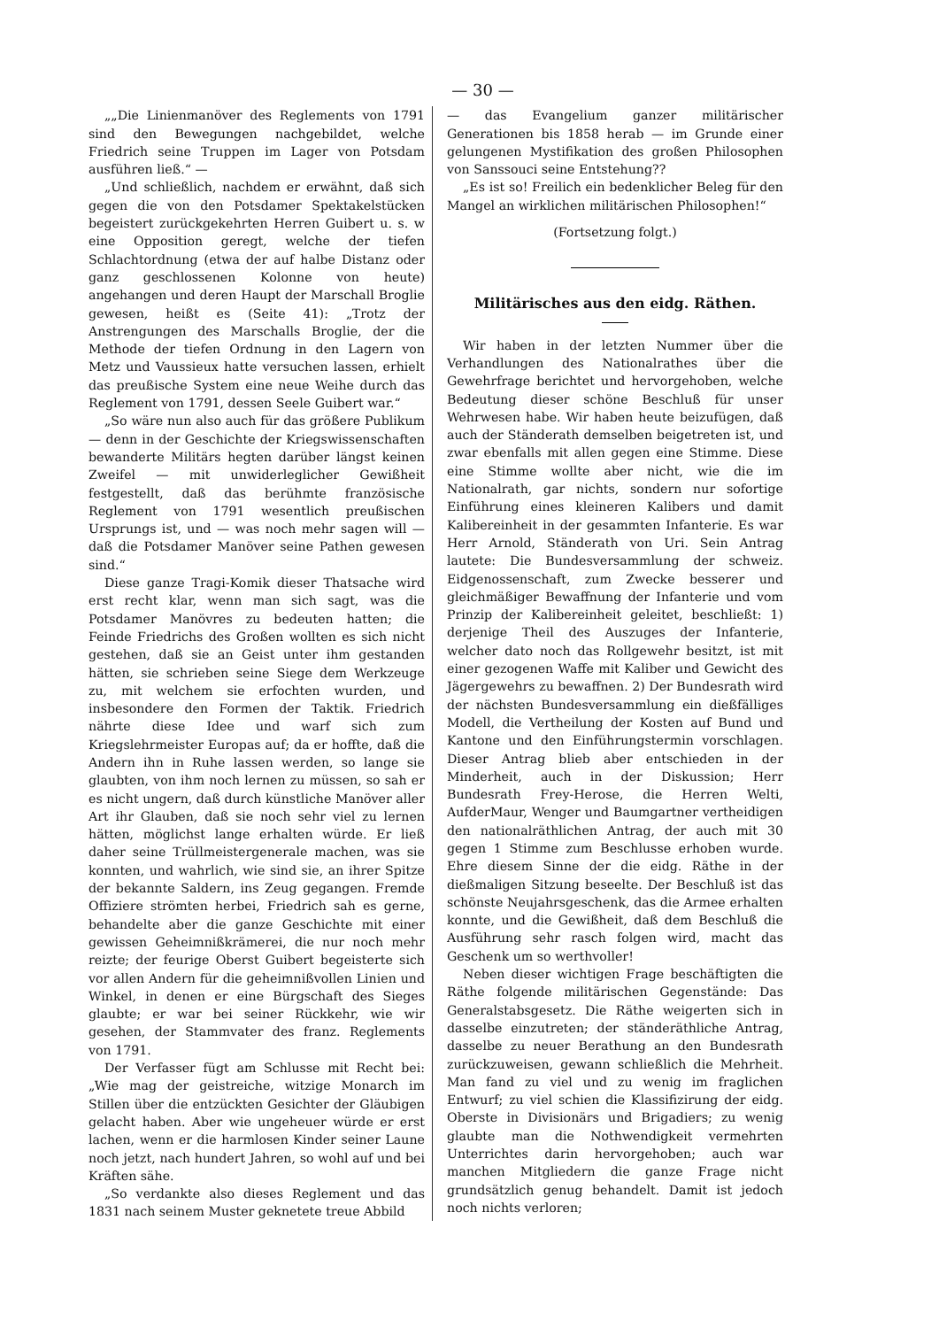— 30 —
„„Die Linienmanöver des Reglements von 1791 sind den Bewegungen nachgebildet, welche Friedrich seine Truppen im Lager von Potsdam ausführen ließ.“ —
„Und schließlich, nachdem er erwähnt, daß sich gegen die von den Potsdamer Spektakelstücken begeistert zurückgekehrten Herren Guibert u. s. w eine Opposition geregt, welche der tiefen Schlachtordnung (etwa der auf halbe Distanz oder ganz geschlossenen Kolonne von heute) angehangen und deren Haupt der Marschall Broglie gewesen, heißt es (Seite 41): „Trotz der Anstrengungen des Marschalls Broglie, der die Methode der tiefen Ordnung in den Lagern von Metz und Vaussieux hatte versuchen lassen, erhielt das preußische System eine neue Weihe durch das Reglement von 1791, dessen Seele Guibert war.“
„So wäre nun also auch für das größere Publikum — denn in der Geschichte der Kriegswissenschaften bewanderte Militärs hegten darüber längst keinen Zweifel — mit unwiderleglicher Gewißheit festgestellt, daß das berühmte französische Reglement von 1791 wesentlich preußischen Ursprungs ist, und — was noch mehr sagen will — daß die Potsdamer Manöver seine Pathen gewesen sind.“
Diese ganze Tragi-Komik dieser Thatsache wird erst recht klar, wenn man sich sagt, was die Potsdamer Manövres zu bedeuten hatten; die Feinde Friedrichs des Großen wollten es sich nicht gestehen, daß sie an Geist unter ihm gestanden hätten, sie schrieben seine Siege dem Werkzeuge zu, mit welchem sie erfochten wurden, und insbesondere den Formen der Taktik. Friedrich nährte diese Idee und warf sich zum Kriegslehrmeister Europas auf; da er hoffte, daß die Andern ihn in Ruhe lassen werden, so lange sie glaubten, von ihm noch lernen zu müssen, so sah er es nicht ungern, daß durch künstliche Manöver aller Art ihr Glauben, daß sie noch sehr viel zu lernen hätten, möglichst lange erhalten würde. Er ließ daher seine Trüllmeistergenerale machen, was sie konnten, und wahrlich, wie sind sie, an ihrer Spitze der bekannte Saldern, ins Zeug gegangen. Fremde Offiziere strömten herbei, Friedrich sah es gerne, behandelte aber die ganze Geschichte mit einer gewissen Geheimnißkrämerei, die nur noch mehr reizte; der feurige Oberst Guibert begeisterte sich vor allen Andern für die geheimnißvollen Linien und Winkel, in denen er eine Bürgschaft des Sieges glaubte; er war bei seiner Rückkehr, wie wir gesehen, der Stammvater des franz. Reglements von 1791.
Der Verfasser fügt am Schlusse mit Recht bei: „Wie mag der geistreiche, witzige Monarch im Stillen über die entzückten Gesichter der Gläubigen gelacht haben. Aber wie ungeheuer würde er erst lachen, wenn er die harmlosen Kinder seiner Laune noch jetzt, nach hundert Jahren, so wohl auf und bei Kräften sähe.
„So verdankte also dieses Reglement und das 1831 nach seinem Muster geknetete treue Abbild
— das Evangelium ganzer militärischer Generationen bis 1858 herab — im Grunde einer gelungenen Mystifikation des großen Philosophen von Sanssouci seine Entstehung??
„Es ist so! Freilich ein bedenklicher Beleg für den Mangel an wirklichen militärischen Philosophen!“
(Fortsetzung folgt.)
Militärisches aus den eidg. Räthen.
Wir haben in der letzten Nummer über die Verhandlungen des Nationalrathes über die Gewehrfrage berichtet und hervorgehoben, welche Bedeutung dieser schöne Beschluß für unser Wehrwesen habe. Wir haben heute beizufügen, daß auch der Ständerath demselben beigetreten ist, und zwar ebenfalls mit allen gegen eine Stimme. Diese eine Stimme wollte aber nicht, wie die im Nationalrath, gar nichts, sondern nur sofortige Einführung eines kleineren Kalibers und damit Kalibereinheit in der gesammten Infanterie. Es war Herr Arnold, Ständerath von Uri. Sein Antrag lautete: Die Bundesversammlung der schweiz. Eidgenossenschaft, zum Zwecke besserer und gleichmäßiger Bewaffnung der Infanterie und vom Prinzip der Kalibereinheit geleitet, beschließt: 1) derjenige Theil des Auszuges der Infanterie, welcher dato noch das Rollgewehr besitzt, ist mit einer gezogenen Waffe mit Kaliber und Gewicht des Jägergewehrs zu bewaffnen. 2) Der Bundesrath wird der nächsten Bundesversammlung ein dießfälliges Modell, die Vertheilung der Kosten auf Bund und Kantone und den Einführungstermin vorschlagen. Dieser Antrag blieb aber entschieden in der Minderheit, auch in der Diskussion; Herr Bundesrath Frey-Herose, die Herren Welti, AufderMaur, Wenger und Baumgartner vertheidigen den nationalräthlichen Antrag, der auch mit 30 gegen 1 Stimme zum Beschlusse erhoben wurde. Ehre diesem Sinne der die eidg. Räthe in der dießmaligen Sitzung beseelte. Der Beschluß ist das schönste Neujahrsgeschenk, das die Armee erhalten konnte, und die Gewißheit, daß dem Beschluß die Ausführung sehr rasch folgen wird, macht das Geschenk um so werthvoller!
Neben dieser wichtigen Frage beschäftigten die Räthe folgende militärischen Gegenstände: Das Generalstabsgesetz. Die Räthe weigerten sich in dasselbe einzutreten; der ständeräthliche Antrag, dasselbe zu neuer Berathung an den Bundesrath zurückzuweisen, gewann schließlich die Mehrheit. Man fand zu viel und zu wenig im fraglichen Entwurf; zu viel schien die Klassifizirung der eidg. Oberste in Divisionärs und Brigadiers; zu wenig glaubte man die Nothwendigkeit vermehrten Unterrichtes darin hervorgehoben; auch war manchen Mitgliedern die ganze Frage nicht grundsätzlich genug behandelt. Damit ist jedoch noch nichts verloren;